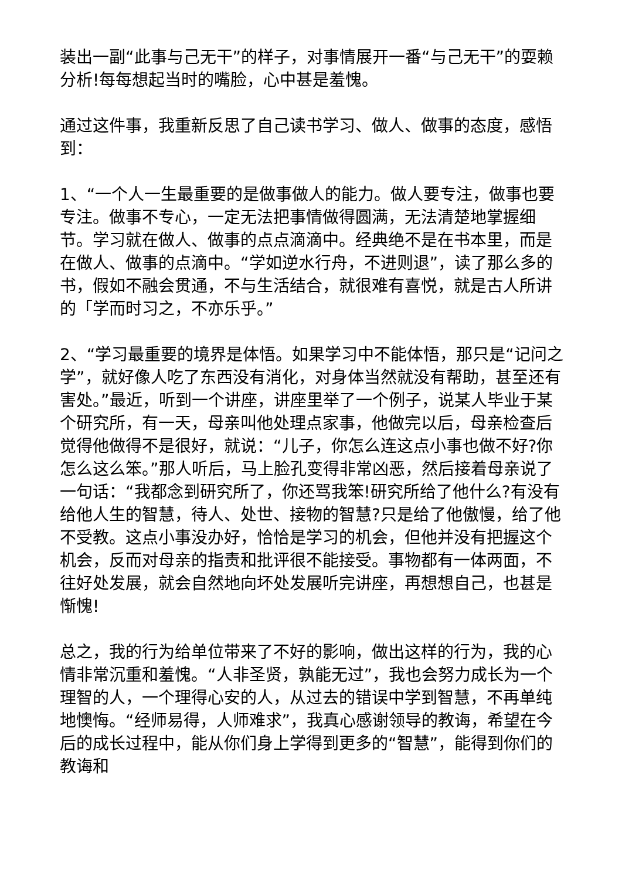装出一副“此事与己无干”的样子，对事情展开一番“与己无干”的耍赖分析!每每想起当时的嘴脸，心中甚是羞愧。
通过这件事，我重新反思了自己读书学习、做人、做事的态度，感悟到：
1、“一个人一生最重要的是做事做人的能力。做人要专注，做事也要专注。做事不专心，一定无法把事情做得圆满，无法清楚地掌握细节。学习就在做人、做事的点点滴滴中。经典绝不是在书本里，而是在做人、做事的点滴中。“学如逆水行舟，不进则退”，读了那么多的书，假如不融会贯通，不与生活结合，就很难有喜悦，就是古人所讲的「学而时习之，不亦乐乎。”
2、“学习最重要的境界是体悟。如果学习中不能体悟，那只是“记问之学”，就好像人吃了东西没有消化，对身体当然就没有帮助，甚至还有害处。”最近，听到一个讲座，讲座里举了一个例子，说某人毕业于某个研究所，有一天，母亲叫他处理点家事，他做完以后，母亲检查后觉得他做得不是很好，就说：“儿子，你怎么连这点小事也做不好?你怎么这么笨。”那人听后，马上脸孔变得非常凶恶，然后接着母亲说了一句话：“我都念到研究所了，你还骂我笨!研究所给了他什么?有没有给他人生的智慧，待人、处世、接物的智慧?只是给了他傲慢，给了他不受教。这点小事没办好，恰恰是学习的机会，但他并没有把握这个机会，反而对母亲的指责和批评很不能接受。事物都有一体两面，不往好处发展，就会自然地向坏处发展听完讲座，再想想自己，也甚是惭愧!
总之，我的行为给单位带来了不好的影响，做出这样的行为，我的心情非常沉重和羞愧。“人非圣贤，孰能无过”，我也会努力成长为一个理智的人，一个理得心安的人，从过去的错误中学到智慧，不再单纯地懊悔。“经师易得，人师难求”，我真心感谢领导的教诲，希望在今后的成长过程中，能从你们身上学得到更多的“智慧”，能得到你们的教诲和